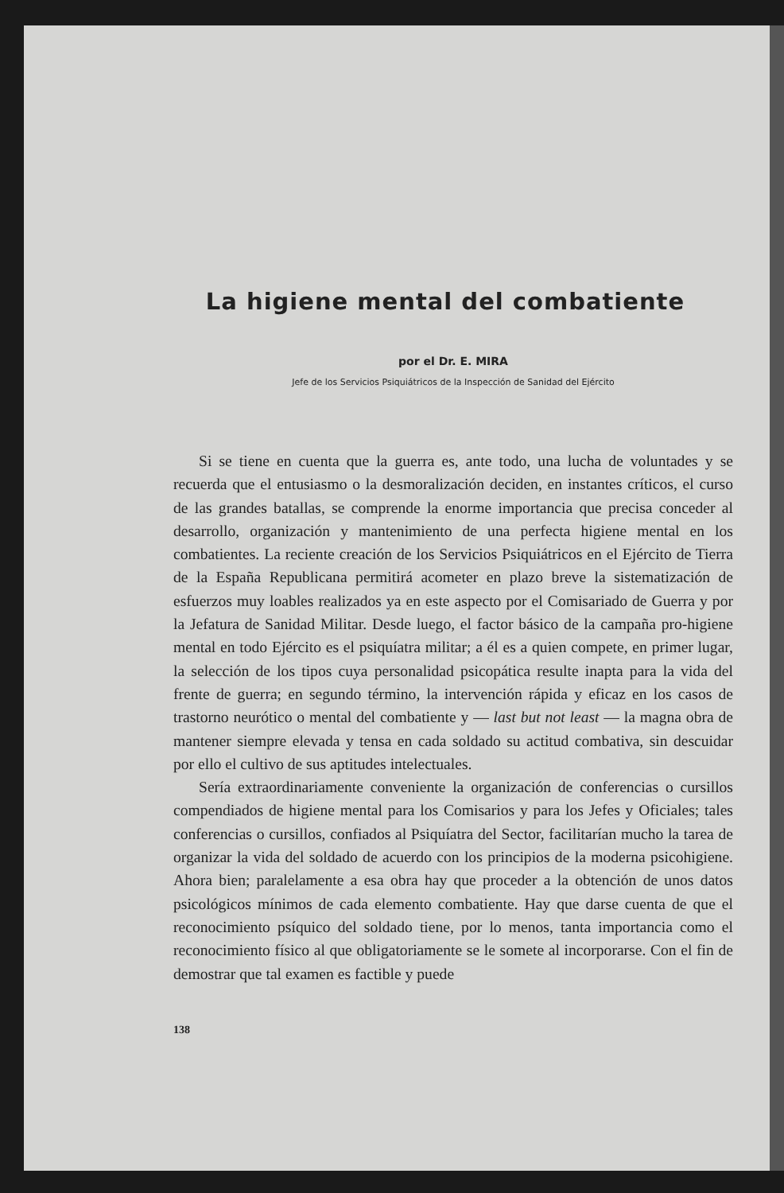La higiene mental del combatiente
por el Dr. E. MIRA
Jefe de los Servicios Psiquiátricos de la Inspección de Sanidad del Ejército
Si se tiene en cuenta que la guerra es, ante todo, una lucha de voluntades y se recuerda que el entusiasmo o la desmoralización deciden, en instantes críticos, el curso de las grandes batallas, se comprende la enorme importancia que precisa conceder al desarrollo, organización y mantenimiento de una perfecta higiene mental en los combatientes. La reciente creación de los Servicios Psiquiátricos en el Ejército de Tierra de la España Republicana permitirá acometer en plazo breve la sistematización de esfuerzos muy loables realizados ya en este aspecto por el Comisariado de Guerra y por la Jefatura de Sanidad Militar. Desde luego, el factor básico de la campaña pro-higiene mental en todo Ejército es el psiquíatra militar; a él es a quien compete, en primer lugar, la selección de los tipos cuya personalidad psicopática resulte inapta para la vida del frente de guerra; en segundo término, la intervención rápida y eficaz en los casos de trastorno neurótico o mental del combatiente y — last but not least — la magna obra de mantener siempre elevada y tensa en cada soldado su actitud combativa, sin descuidar por ello el cultivo de sus aptitudes intelectuales.
Sería extraordinariamente conveniente la organización de conferencias o cursillos compendiados de higiene mental para los Comisarios y para los Jefes y Oficiales; tales conferencias o cursillos, confiados al Psiquíatra del Sector, facilitarían mucho la tarea de organizar la vida del soldado de acuerdo con los principios de la moderna psicohigiene. Ahora bien; paralelamente a esa obra hay que proceder a la obtención de unos datos psicológicos mínimos de cada elemento combatiente. Hay que darse cuenta de que el reconocimiento psíquico del soldado tiene, por lo menos, tanta importancia como el reconocimiento físico al que obligatoriamente se le somete al incorporarse. Con el fin de demostrar que tal examen es factible y puede
138